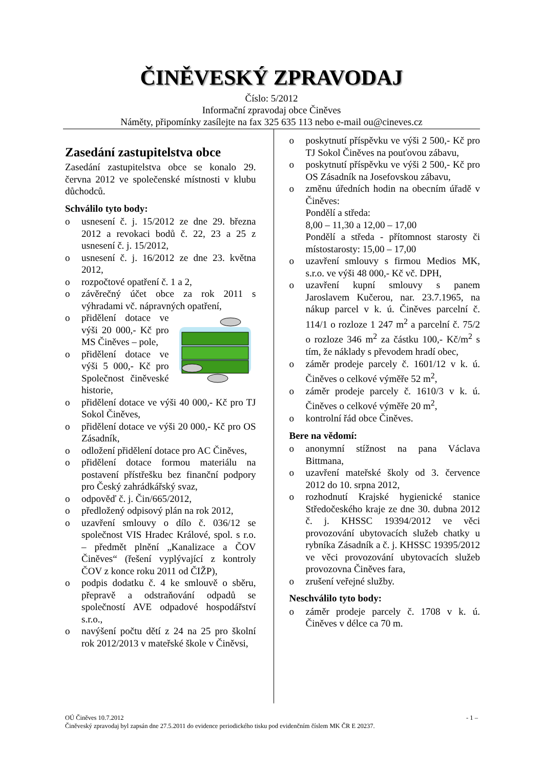ČINĚVESKÝ ZPRAVODAJ
Číslo: 5/2012
Informační zpravodaj obce Činěves
Náměty, připomínky zasílejte na fax 325 635 113 nebo e-mail ou@cineves.cz
Zasedání zastupitelstva obce
Zasedání zastupitelstva obce se konalo 29. června 2012 ve společenské místnosti v klubu důchodců.
Schválilo tyto body:
o usnesení č. j. 15/2012 ze dne 29. března 2012 a revokaci bodů č. 22, 23 a 25 z usnesení č. j. 15/2012,
o usnesení č. j. 16/2012 ze dne 23. května 2012,
o rozpočtové opatření č. 1 a 2,
o závěrečný účet obce za rok 2011 s výhradami vč. nápravných opatření,
o přidělení dotace ve výši 20 000,- Kč pro MS Činěves – pole,
o přidělení dotace ve výši 5 000,- Kč pro Společnost činěveské historie,
o přidělení dotace ve výši 40 000,- Kč pro TJ Sokol Činěves,
o přidělení dotace ve výši 20 000,- Kč pro OS Zásadník,
o odložení přidělení dotace pro AC Činěves,
o přidělení dotace formou materiálu na postavení přístřešku bez finanční podpory pro Český zahrádkářský svaz,
o odpověď č. j. Čin/665/2012,
o předložený odpisový plán na rok 2012,
o uzavření smlouvy o dílo č. 036/12 se společnost VIS Hradec Králové, spol. s r.o. – předmět plnění „Kanalizace a ČOV Činěves“ (řešení vyplývající z kontroly ČOV z konce roku 2011 od ČIŽP),
o podpis dodatku č. 4 ke smlouvě o sběru, přepravě a odstraňování odpadů se společností AVE odpadové hospodářství s.r.o.,
o navýšení počtu dětí z 24 na 25 pro školní rok 2012/2013 v mateřské škole v Činěvsi,
o poskytnutí příspěvku ve výši 2 500,- Kč pro TJ Sokol Činěves na pouťovou zábavu,
o poskytnutí příspěvku ve výši 2 500,- Kč pro OS Zásadník na Josefovskou zábavu,
o změnu úředních hodin na obecním úřadě v Činěves:
Pondělí a středa:
8,00 – 11,30 a 12,00 – 17,00
Pondělí a středa - přítomnost starosty či místostarosty: 15,00 – 17,00
o uzavření smlouvy s firmou Medios MK, s.r.o. ve výši 48 000,- Kč vč. DPH,
o uzavření kupní smlouvy s panem Jaroslavem Kučerou, nar. 23.7.1965, na nákup parcel v k. ú. Činěves parcelní č. 114/1 o rozloze 1 247 m<sup>2</sup> a parcelní č. 75/2 o rozloze 346 m<sup>2</sup> za částku 100,- Kč/m<sup>2</sup> s tím, že náklady s převodem hradí obec,
o záměr prodeje parcely č. 1601/12 v k. ú. Činěves o celkové výměře 52 m<sup>2</sup>,
o záměr prodeje parcely č. 1610/3 v k. ú. Činěves o celkové výměře 20 m<sup>2</sup>,
o kontrolní řád obce Činěves.
Bere na vědomí:
o anonymní stížnost na pana Václava Bittmana,
o uzavření mateřské školy od 3. července 2012 do 10. srpna 2012,
o rozhodnutí Krajské hygienické stanice Středočeského kraje ze dne 30. dubna 2012 č. j. KHSSC 19394/2012 ve věci provozování ubytovacích služeb chatky u rybníka Zásadník a č. j. KHSSC 19395/2012 ve věci provozování ubytovacích služeb provozovna Činěves fara,
o zrušení veřejné služby.
Neschválilo tyto body:
o záměr prodeje parcely č. 1708 v k. ú. Činěves v délce ca 70 m.
OÚ Činěves 10.7.2012 - 1 –
Činěveský zpravodaj byl zapsán dne 27.5.2011 do evidence periodického tisku pod evidenčním číslem MK ČR E 20237.